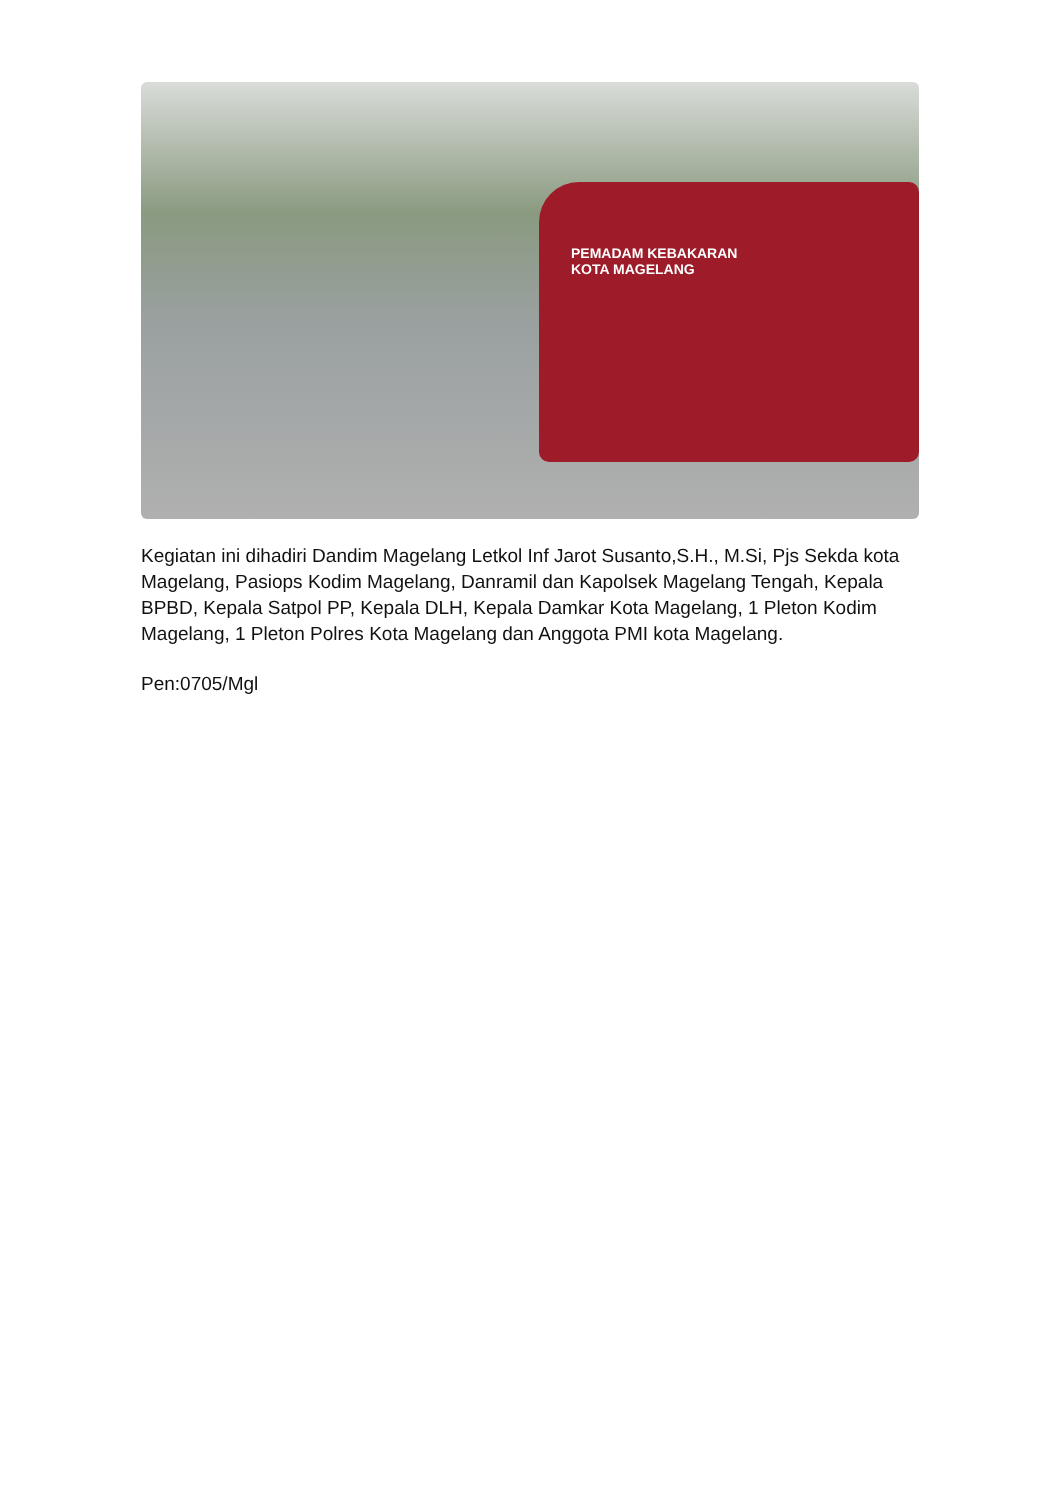PEMADAM KEBAKARAN
KOTA MAGELANG
Kegiatan ini dihadiri Dandim Magelang Letkol Inf Jarot Susanto,S.H., M.Si, Pjs Sekda kota Magelang, Pasiops Kodim Magelang, Danramil dan Kapolsek Magelang Tengah, Kepala BPBD, Kepala Satpol PP, Kepala DLH, Kepala Damkar Kota Magelang, 1 Pleton Kodim Magelang, 1 Pleton Polres Kota Magelang dan Anggota PMI kota Magelang.
Pen:0705/Mgl